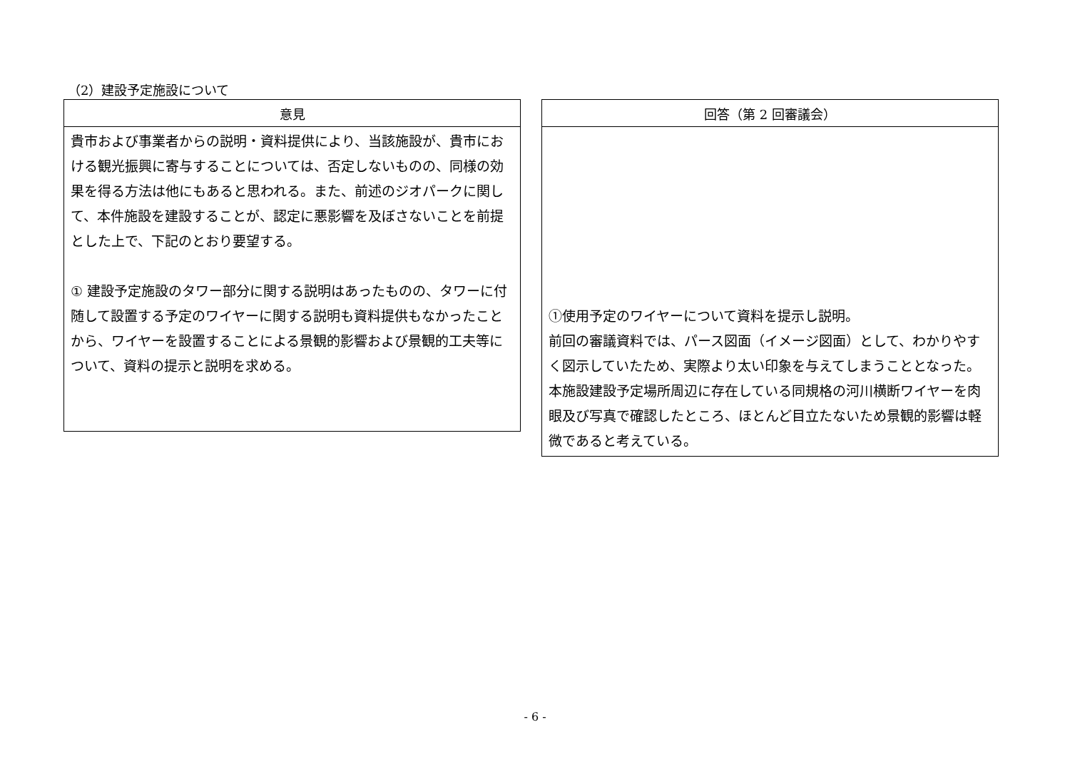（2）建設予定施設について
| 意見 |
| --- |
| 貴市および事業者からの説明・資料提供により、当該施設が、貴市における観光振興に寄与することについては、否定しないものの、同様の効果を得る方法は他にもあると思われる。また、前述のジオパークに関して、本件施設を建設することが、認定に悪影響を及ぼさないことを前提とした上で、下記のとおり要望する。 ① 建設予定施設のタワー部分に関する説明はあったものの、タワーに付随して設置する予定のワイヤーに関する説明も資料提供もなかったことから、ワイヤーを設置することによる景観的影響および景観的工夫等について、資料の提示と説明を求める。 |
| 回答（第 2 回審議会） |
| --- |
| ①使用予定のワイヤーについて資料を提示し説明。 前回の審議資料では、パース図面（イメージ図面）として、わかりやすく図示していたため、実際より太い印象を与えてしまうこととなった。 本施設建設予定場所周辺に存在している同規格の河川横断ワイヤーを肉眼及び写真で確認したところ、ほとんど目立たないため景観的影響は軽微であると考えている。 |
- 6 -